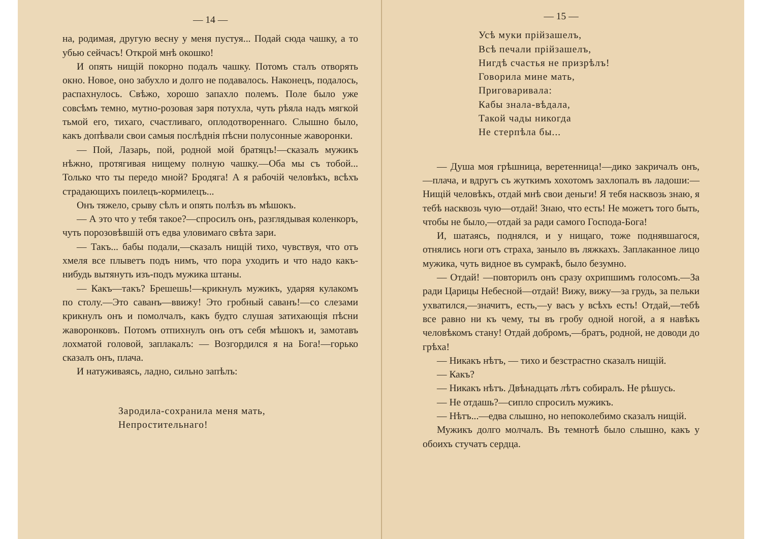— 14 —
на, родимая, другую весну у меня пустуя... Подай сюда чашку, а то убью сейчасъ! Открой мнѣ окошко!
И опять нищій покорно подалъ чашку. Потомъ сталъ отворять окно. Новое, оно забухло и долго не подавалось. Наконецъ, подалось, распахнулось. Свѣжо, хорошо запахло полемъ. Поле было уже совсѣмъ темно, мутно-розовая заря потухла, чуть рѣяла надъ мягкой тьмой его, тихаго, счастливаго, оплодотвореннаго. Слышно было, какъ допѣвали свои самыя послѣднія пѣсни полусонные жаворонки.
— Пой, Лазарь, пой, родной мой братяцъ!—сказалъ мужикъ нѣжно, протягивая нищему полную чашку.—Оба мы съ тобой... Только что ты передо мной? Бродяга! А я рабочій человѣкъ, всѣхъ страдающихъ поилецъ-кормилецъ...
Онъ тяжело, срыву сѣлъ и опять полѣзъ въ мѣшокъ.
— А это что у тебя такое?—спросилъ онъ, разглядывая коленкоръ, чуть порозовѣвшій отъ едва уловимаго свѣта зари.
— Такъ... бабы подали,—сказалъ нищій тихо, чувствуя, что отъ хмеля все плыветъ подъ нимъ, что пора уходить и что надо какъ-нибудь вытянуть изъ-подъ мужика штаны.
— Какъ—такъ? Брешешь!—крикнулъ мужикъ, ударяя кулакомъ по столу.—Это саванъ—ввижу! Это гробный саванъ!—со слезами крикнулъ онъ и помолчалъ, какъ будто слушая затихающія пѣсни жаворонковъ. Потомъ отпихнулъ онъ отъ себя мѣшокъ и, замотавъ лохматой головой, заплакалъ: — Возгордился я на Бога!—горько сказалъ онъ, плача.
И натуживаясь, ладно, сильно запѣлъ:
Зародила-сохранила меня мать,
Непростительнаго!
— 15 —
Усѣ муки прійзашелъ,
Всѣ печали прійзашелъ,
Нигдѣ счастья не призрѣлъ!
Говорила мине мать,
Приговаривала:
Кабы знала-вѣдала,
Такой чады никогда
Не стерпѣла бы...
— Душа моя грѣшница, веретенница!—дико закричалъ онъ,—плача, и вдругъ съ жуткимъ хохотомъ захлопалъ въ ладоши:—Нищій человѣкъ, отдай мнѣ свои деньги! Я тебя насквозь знаю, я тебѣ насквозь чую—отдай! Знаю, что есть! Не можетъ того быть, чтобы не было,—отдай за ради самого Господа-Бога!
И, шатаясь, поднялся, и у нищаго, тоже поднявшагося, отнялись ноги отъ страха, заныло въ ляжкахъ. Заплаканное лицо мужика, чуть видное въ сумракѣ, было безумно.
— Отдай! —повторилъ онъ сразу охрипшимъ голосомъ.—За ради Царицы Небесной—отдай! Вижу, вижу—за грудь, за пельки ухватился,—значитъ, есть,—у васъ у всѣхъ есть! Отдай,—тебѣ все равно ни къ чему, ты въ гробу одной ногой, а я навѣкъ человѣкомъ стану! Отдай добромъ,—братъ, родной, не доводи до грѣха!
— Никакъ нѣтъ, — тихо и безстрастно сказалъ нищій.
— Какъ?
— Никакъ нѣтъ. Двѣнадцать лѣтъ собиралъ. Не рѣшусь.
— Не отдашь?—сипло спросилъ мужикъ.
— Нѣтъ...—едва слышно, но непоколебимо сказалъ нищій.
Мужикъ долго молчалъ. Въ темнотѣ было слышно, какъ у обоихъ стучатъ сердца.